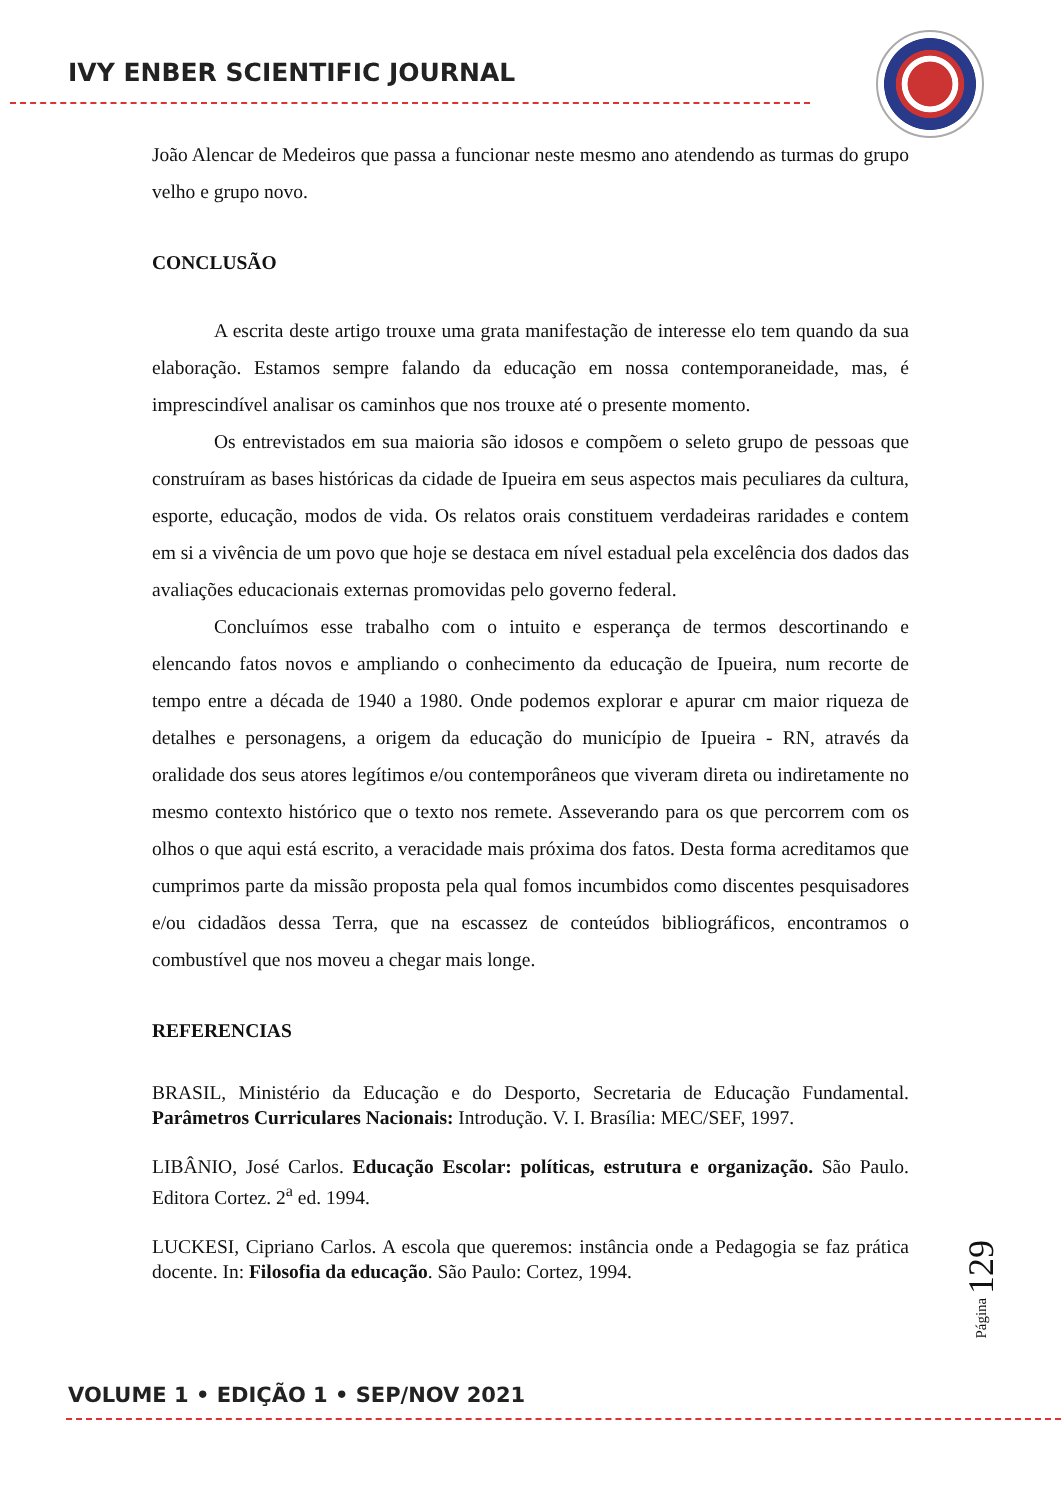IVY ENBER SCIENTIFIC JOURNAL
João Alencar de Medeiros que passa a funcionar neste mesmo ano atendendo as turmas do grupo velho e grupo novo.
CONCLUSÃO
A escrita deste artigo trouxe uma grata manifestação de interesse elo tem quando da sua elaboração. Estamos sempre falando da educação em nossa contemporaneidade, mas, é imprescindível analisar os caminhos que nos trouxe até o presente momento.
Os entrevistados em sua maioria são idosos e compõem o seleto grupo de pessoas que construíram as bases históricas da cidade de Ipueira em seus aspectos mais peculiares da cultura, esporte, educação, modos de vida. Os relatos orais constituem verdadeiras raridades e contem em si a vivência de um povo que hoje se destaca em nível estadual pela excelência dos dados das avaliações educacionais externas promovidas pelo governo federal.
Concluímos esse trabalho com o intuito e esperança de termos descortinando e elencando fatos novos e ampliando o conhecimento da educação de Ipueira, num recorte de tempo entre a década de 1940 a 1980. Onde podemos explorar e apurar cm maior riqueza de detalhes e personagens, a origem da educação do município de Ipueira - RN, através da oralidade dos seus atores legítimos e/ou contemporâneos que viveram direta ou indiretamente no mesmo contexto histórico que o texto nos remete. Asseverando para os que percorrem com os olhos o que aqui está escrito, a veracidade mais próxima dos fatos. Desta forma acreditamos que cumprimos parte da missão proposta pela qual fomos incumbidos como discentes pesquisadores e/ou cidadãos dessa Terra, que na escassez de conteúdos bibliográficos, encontramos o combustível que nos moveu a chegar mais longe.
REFERENCIAS
BRASIL, Ministério da Educação e do Desporto, Secretaria de Educação Fundamental. Parâmetros Curriculares Nacionais: Introdução. V. I. Brasília: MEC/SEF, 1997.
LIBÂNIO, José Carlos. Educação Escolar: políticas, estrutura e organização. São Paulo. Editora Cortez. 2<sup>a</sup> ed. 1994.
LUCKESI, Cipriano Carlos. A escola que queremos: instância onde a Pedagogia se faz prática docente. In: Filosofia da educação. São Paulo: Cortez, 1994.
Página 129
VOLUME 1 • EDIÇÃO 1 • SEP/NOV 2021